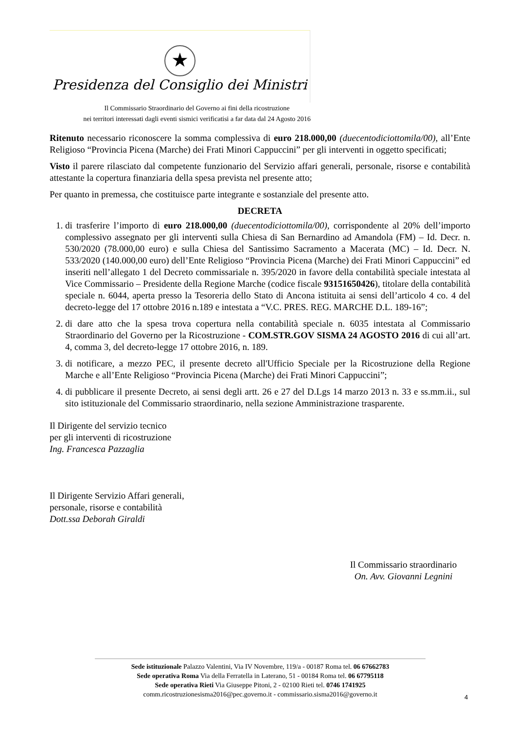★
Presidenza del Consiglio dei Ministri
Il Commissario Straordinario del Governo ai fini della ricostruzione
nei territori interessati dagli eventi sismici verificatisi a far data dal 24 Agosto 2016
Ritenuto necessario riconoscere la somma complessiva di euro 218.000,00 (duecentodiciottomila/00), all’Ente Religioso “Provincia Picena (Marche) dei Frati Minori Cappuccini” per gli interventi in oggetto specificati;
Visto il parere rilasciato dal competente funzionario del Servizio affari generali, personale, risorse e contabilità attestante la copertura finanziaria della spesa prevista nel presente atto;
Per quanto in premessa, che costituisce parte integrante e sostanziale del presente atto.
DECRETA
1. di trasferire l’importo di euro 218.000,00 (duecentodiciottomila/00), corrispondente al 20% dell’importo complessivo assegnato per gli interventi sulla Chiesa di San Bernardino ad Amandola (FM) – Id. Decr. n. 530/2020 (78.000,00 euro) e sulla Chiesa del Santissimo Sacramento a Macerata (MC) – Id. Decr. N. 533/2020 (140.000,00 euro) dell’Ente Religioso “Provincia Picena (Marche) dei Frati Minori Cappuccini” ed inseriti nell’allegato 1 del Decreto commissariale n. 395/2020 in favore della contabilità speciale intestata al Vice Commissario – Presidente della Regione Marche (codice fiscale 93151650426), titolare della contabilità speciale n. 6044, aperta presso la Tesoreria dello Stato di Ancona istituita ai sensi dell’articolo 4 co. 4 del decreto-legge del 17 ottobre 2016 n.189 e intestata a “V.C. PRES. REG. MARCHE D.L. 189-16”;
2. di dare atto che la spesa trova copertura nella contabilità speciale n. 6035 intestata al Commissario Straordinario del Governo per la Ricostruzione - COM.STR.GOV SISMA 24 AGOSTO 2016 di cui all’art. 4, comma 3, del decreto-legge 17 ottobre 2016, n. 189.
3. di notificare, a mezzo PEC, il presente decreto all'Ufficio Speciale per la Ricostruzione della Regione Marche e all’Ente Religioso “Provincia Picena (Marche) dei Frati Minori Cappuccini”;
4. di pubblicare il presente Decreto, ai sensi degli artt. 26 e 27 del D.Lgs 14 marzo 2013 n. 33 e ss.mm.ii., sul sito istituzionale del Commissario straordinario, nella sezione Amministrazione trasparente.
Il Dirigente del servizio tecnico
per gli interventi di ricostruzione
Ing. Francesca Pazzaglia
Il Dirigente Servizio Affari generali,
personale, risorse e contabilità
Dott.ssa Deborah Giraldi
Il Commissario straordinario
On. Avv. Giovanni Legnini
Sede istituzionale Palazzo Valentini, Via IV Novembre, 119/a - 00187 Roma tel. 06 67662783
Sede operativa Roma Via della Ferratella in Laterano, 51 - 00184 Roma tel. 06 67795118
Sede operativa Rieti Via Giuseppe Pitoni, 2 - 02100 Rieti tel. 0746 1741925
comm.ricostruzionesisma2016@pec.governo.it - commissario.sisma2016@governo.it
4